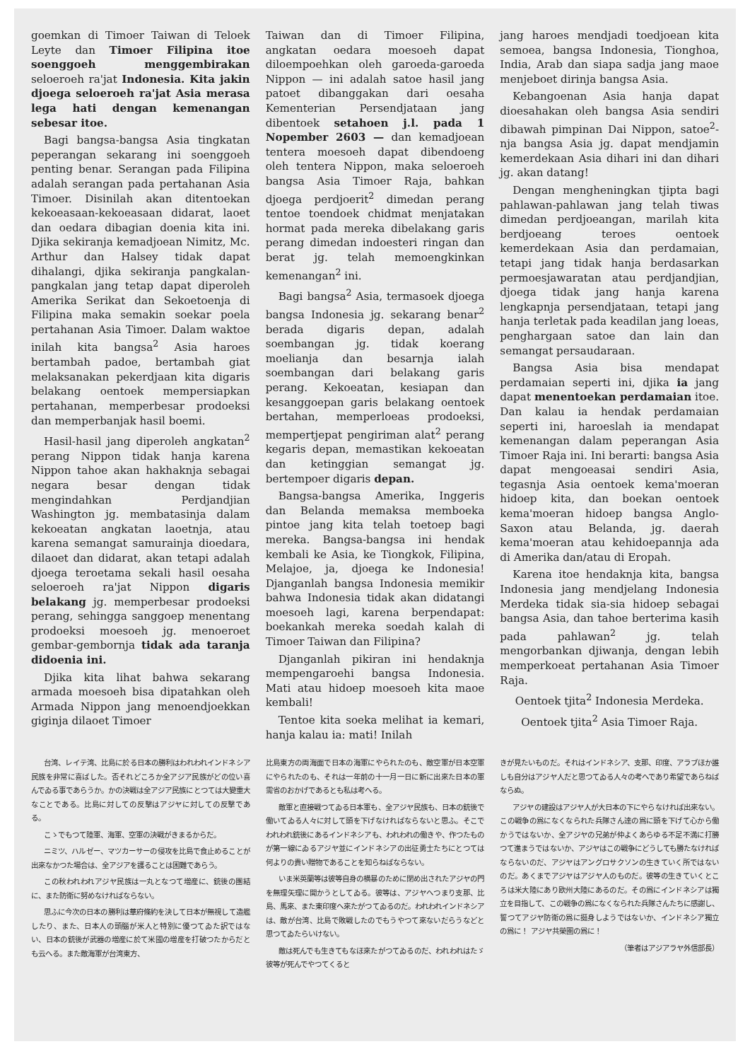goemkan di Timoer Taiwan di Teloek Leyte dan Timoer Filipina itoe soenggoeh menggembirakan seloeroeh ra'jat Indonesia. Kita jakin djoega seloeroeh ra'jat Asia merasa lega hati dengan kemenangan sebesar itoe.
Bagi bangsa-bangsa Asia tingkatan peperangan sekarang ini soenggoeh penting benar. Serangan pada Filipina adalah serangan pada pertahanan Asia Timoer. Disinilah akan ditentoekan kekoeasaan-kekoeasaan didarat, laoet dan oedara dibagian doenia kita ini. Djika sekiranja kemadjoean Nimitz, Mc. Arthur dan Halsey tidak dapat dihalangi, djika sekiranja pangkalan-pangkalan jang tetap dapat diperoleh Amerika Serikat dan Sekoetoenja di Filipina maka semakin soekar poela pertahanan Asia Timoer. Dalam waktoe inilah kita bangsa<sup>2</sup> Asia haroes bertambah padoe, bertambah giat melaksanakan pekerdjaan kita digaris belakang oentoek mempersiapkan pertahanan, memperbesar prodoeksi dan memperbanjak hasil boemi.
Hasil-hasil jang diperoleh angkatan<sup>2</sup> perang Nippon tidak hanja karena Nippon tahoe akan hakhaknja sebagai negara besar dengan tidak mengindahkan Perdjandjian Washington jg. membatasinja dalam kekoeatan angkatan laoetnja, atau karena semangat samurainja dioedara, dilaoet dan didarat, akan tetapi adalah djoega teroetama sekali hasil oesaha seloeroeh ra'jat Nippon digaris belakang jg. memperbesar prodoeksi perang, sehingga sanggoep menentang prodoeksi moesoeh jg. menoeroet gembar-gembornja tidak ada taranja didoenia ini.
Djika kita lihat bahwa sekarang armada moesoeh bisa dipatahkan oleh Armada Nippon jang menoendjoekkan giginja dilaoet Timoer
Taiwan dan di Timoer Filipina, angkatan oedara moesoeh dapat diloempoehkan oleh garoeda-garoeda Nippon — ini adalah satoe hasil jang patoet dibanggakan dari oesaha Kementerian Persendjataan jang dibentoek setahoen j.l. pada 1 Nopember 2603 — dan kemadjoean tentera moesoeh dapat dibendoeng oleh tentera Nippon, maka seloeroeh bangsa Asia Timoer Raja, bahkan djoega perdjoerit<sup>2</sup> dimedan perang tentoe toendoek chidmat menjatakan hormat pada mereka dibelakang garis perang dimedan indoesteri ringan dan berat jg. telah memoengkinkan kemenangan<sup>2</sup> ini.
Bagi bangsa<sup>2</sup> Asia, termasoek djoega bangsa Indonesia jg. sekarang benar<sup>2</sup> berada digaris depan, adalah soembangan jg. tidak koerang moelianja dan besarnja ialah soembangan dari belakang garis perang. Kekoeatan, kesiapan dan kesanggoepan garis belakang oentoek bertahan, memperloeas prodoeksi, mempertjepat pengiriman alat<sup>2</sup> perang kegaris depan, memastikan kekoeatan dan ketinggian semangat jg. bertempoer digaris depan.
Bangsa-bangsa Amerika, Inggeris dan Belanda memaksa memboeka pintoe jang kita telah toetoep bagi mereka. Bangsa-bangsa ini hendak kembali ke Asia, ke Tiongkok, Filipina, Melajoe, ja, djoega ke Indonesia! Djanganlah bangsa Indonesia memikir bahwa Indonesia tidak akan didatangi moesoeh lagi, karena berpendapat: boekankah mereka soedah kalah di Timoer Taiwan dan Filipina?
Djanganlah pikiran ini hendaknja mempengaroehi bangsa Indonesia. Mati atau hidoep moesoeh kita maoe kembali!
Tentoe kita soeka melihat ia kemari, hanja kalau ia: mati! Inilah
jang haroes mendjadi toedjoean kita semoea, bangsa Indonesia, Tionghoa, India, Arab dan siapa sadja jang maoe menjeboet dirinja bangsa Asia.
Kebangoenan Asia hanja dapat dioesahakan oleh bangsa Asia sendiri dibawah pimpinan Dai Nippon, satoe<sup>2</sup>-nja bangsa Asia jg. dapat mendjamin kemerdekaan Asia dihari ini dan dihari jg. akan datang!
Dengan mengheningkan tjipta bagi pahlawan-pahlawan jang telah tiwas dimedan perdjoeangan, marilah kita berdjoeang teroes oentoek kemerdekaan Asia dan perdamaian, tetapi jang tidak hanja berdasarkan permoesjawaratan atau perdjandjian, djoega tidak jang hanja karena lengkapnja persendjataan, tetapi jang hanja terletak pada keadilan jang loeas, penghargaan satoe dan lain dan semangat persaudaraan.
Bangsa Asia bisa mendapat perdamaian seperti ini, djika ia jang dapat menentoekan perdamaian itoe. Dan kalau ia hendak perdamaian seperti ini, haroeslah ia mendapat kemenangan dalam peperangan Asia Timoer Raja ini. Ini berarti: bangsa Asia dapat mengoeasai sendiri Asia, tegasnja Asia oentoek kema'moeran hidoep kita, dan boekan oentoek kema'moeran hidoep bangsa Anglo-Saxon atau Belanda, jg. daerah kema'moeran atau kehidoepannja ada di Amerika dan/atau di Eropah.
Karena itoe hendaknja kita, bangsa Indonesia jang mendjelang Indonesia Merdeka tidak sia-sia hidoep sebagai bangsa Asia, dan tahoe berterima kasih pada pahlawan<sup>2</sup> jg. telah mengorbankan djiwanja, dengan lebih memperkoeat pertahanan Asia Timoer Raja.
Oentoek tjita<sup>2</sup> Indonesia Merdeka.
Oentoek tjita<sup>2</sup> Asia Timoer Raja.
台湾、レイテ湾、比島に於る日本の勝利はわれわれインドネシア民族を非常に喜ばした。否それどころか全アジア民族がどの位い喜んでゐる事であらうか。かの決戦は全アジア民族にとつては大變重大なことである。比島に対しての反撃はアジヤに対しての反撃である。
こゝでもつて陸軍、海軍、空軍の決戦がきまるからだ。
ニミツ、ハルゼー、マツカーサーの侵攻を比島で食止めることが出來なかつた場合は、全アジアを護ることは困難であらう。
この秋われわれアジヤ民族は一丸となつて増産に、銃後の團結に、また防衛に努めなければならない。
思ふに今次の日本の勝利は華府條約を決して日本が無視して造艦したり、また、日本人の頭腦が米人と特別に優つてゐた訳ではない、日本の銃後が武器の増産に於て米國の増産を打破つたからだとも云へる。また敵海軍が台湾東方、
比島東方の両海面で日本の海軍にやられたのも、敵空軍が日本空軍にやられたのも、それは一年前の十一月一日に新に出來た日本の軍需省のおかげであるとも私は考へる。
敵軍と直接戦つてゐる日本軍も、全アジヤ民族も、日本の銃後で働いてゐる人々に対して頭を下げなければならないと思ふ。そこでわれわれ銃後にあるインドネシアも、われわれの働きや、作つたものが第一線にゐるアジヤ並にインドネシアの出征勇士たちにとつては何よりの貴い贈物であることを知らねばならない。
いま米英蘭等は彼等自身の横暴のために閉め出されたアジヤの門を無理矢理に開かうとしてゐる。彼等は、アジヤへつまり支那、比島、馬來、また東印度へ來たがつてゐるのだ。われわれインドネシアは、敵が台湾、比島で敗戦したのでもうやつて來ないだらうなどと思つてゐたらいけない。
敵は死んでも生きてもなほ來たがつてゐるのだ、われわれはたゞ彼等が死んでやつてくると
きが見たいものだ。それはインドネシア、支那、印度、アラブほか誰しも自分はアジヤ人だと思つてゐる人々の考へであり希望であらねばならぬ。
アジヤの建設はアジヤ人が大日本の下にやらなければ出來ない。この戦争の爲になくなられた兵隊さん達の爲に頭を下げて心から働かうではないか、全アジヤの兄弟が仲よくあらゆる不足不満に打勝つて進まうではないか、アジヤはこの戦争にどうしても勝たなければならないのだ、アジヤはアングロサクソンの生きていく所ではないのだ。あくまでアジヤはアジヤ人のものだ。彼等の生きていくところは米大陸にあり欧州大陸にあるのだ。その爲にインドネシアは獨立を目指して、この戦争の爲になくなられた兵隊さんたちに感謝し、誓つてアジヤ防衛の爲に挺身しようではないか、インドネシア獨立の爲に！ アジヤ共榮圏の爲に！
（筆者はアジアラヤ外信部長）